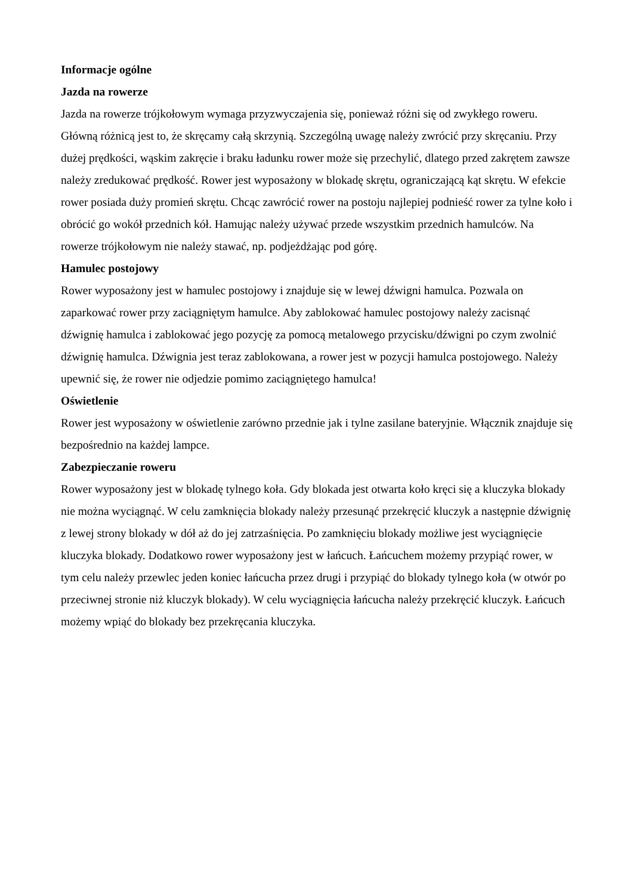Informacje ogólne
Jazda na rowerze
Jazda na rowerze trójkołowym wymaga przyzwyczajenia się, ponieważ różni się od zwykłego roweru. Główną różnicą jest to, że skręcamy całą skrzynią. Szczególną uwagę należy zwrócić przy skręcaniu. Przy dużej prędkości, wąskim zakręcie i braku ładunku rower może się przechylić, dlatego przed zakrętem zawsze należy zredukować prędkość. Rower jest wyposażony w blokadę skrętu, ograniczającą kąt skrętu. W efekcie rower posiada duży promień skrętu. Chcąc zawrócić rower na postoju najlepiej podnieść rower za tylne koło i obrócić go wokół przednich kół. Hamując należy używać przede wszystkim przednich hamulców. Na rowerze trójkołowym nie należy stawać, np. podjeżdżając pod górę.
Hamulec postojowy
Rower wyposażony jest w hamulec postojowy i znajduje się w lewej dźwigni hamulca. Pozwala on zaparkować rower przy zaciągniętym hamulce. Aby zablokować hamulec postojowy należy zacisnąć dźwignię hamulca i zablokować jego pozycję za pomocą metalowego przycisku/dźwigni po czym zwolnić dźwignię hamulca. Dźwignia jest teraz zablokowana, a rower jest w pozycji hamulca postojowego. Należy upewnić się, że rower nie odjedzie pomimo zaciągniętego hamulca!
Oświetlenie
Rower jest wyposażony w oświetlenie zarówno przednie jak i tylne zasilane bateryjnie. Włącznik znajduje się bezpośrednio na każdej lampce.
Zabezpieczanie roweru
Rower wyposażony jest w blokadę tylnego koła. Gdy blokada jest otwarta koło kręci się a kluczyka blokady nie można wyciągnąć. W celu zamknięcia blokady należy przesunąć przekręcić kluczyk a następnie dźwignię z lewej strony blokady w dół aż do jej zatrzaśnięcia. Po zamknięciu blokady możliwe jest wyciągnięcie kluczyka blokady. Dodatkowo rower wyposażony jest w łańcuch. Łańcuchem możemy przypiąć rower, w tym celu należy przewlec jeden koniec łańcucha przez drugi i przypiąć do blokady tylnego koła (w otwór po przeciwnej stronie niż kluczyk blokady). W celu wyciągnięcia łańcucha należy przekręcić kluczyk. Łańcuch możemy wpiąć do blokady bez przekręcania kluczyka.